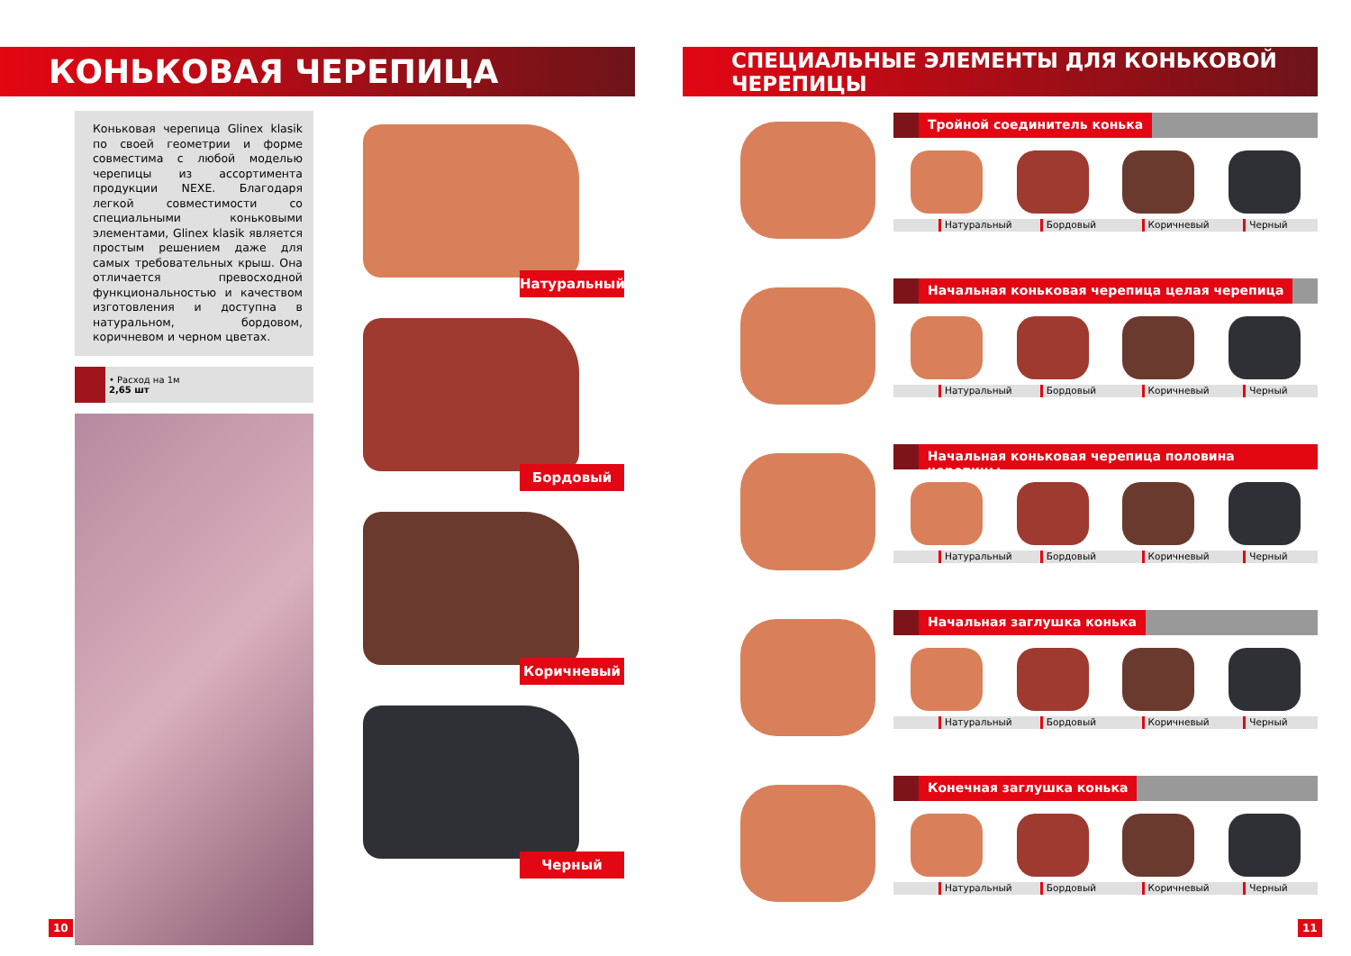КОНЬКОВАЯ ЧЕРЕПИЦА
Коньковая черепица Glinex klasik по своей геометрии и форме совместима с любой моделью черепицы из ассортимента продукции NEXE. Благодаря легкой совместимости со специальными коньковыми элементами, Glinex klasik является простым решением даже для самых требовательных крыш. Она отличается превосходной функциональностью и качеством изготовления и доступна в натуральном, бордовом, коричневом и черном цветах.
• Расход на 1м
2,65 шт
Натуральный
Бордовый
Коричневый
Черный
СПЕЦИАЛЬНЫЕ ЭЛЕМЕНТЫ ДЛЯ КОНЬКОВОЙ ЧЕРЕПИЦЫ
Тройной соединитель конька
Натуральный Бордовый Коричневый Черный
Начальная коньковая черепица целая черепица
Натуральный Бордовый Коричневый Черный
Начальная коньковая черепица половина черепицы
Натуральный Бордовый Коричневый Черный
Начальная заглушка конька
Натуральный Бордовый Коричневый Черный
Конечная заглушка конька
Натуральный Бордовый Коричневый Черный
10 11